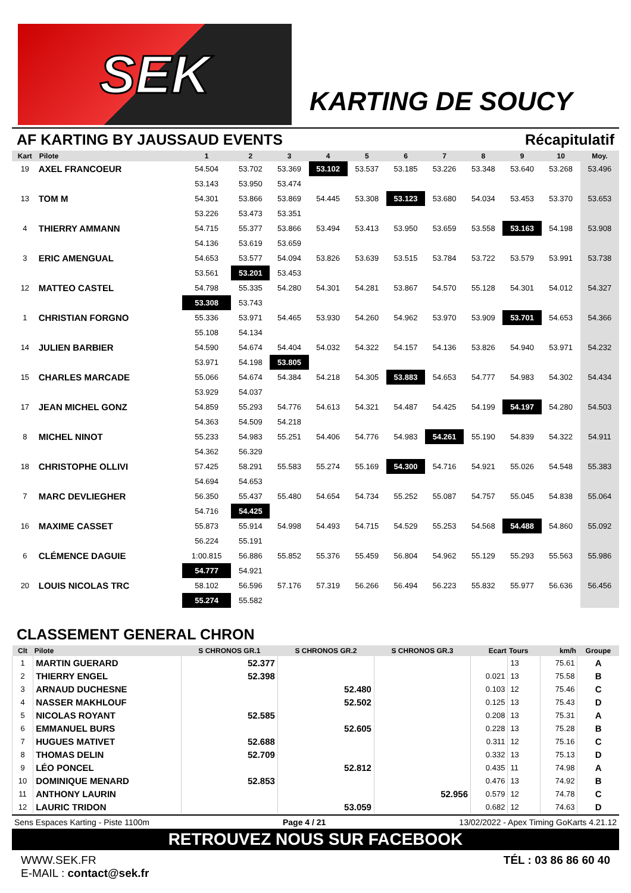SEK
KARTING DE SOUCY
AF KARTING BY JAUSSAUD EVENTS Récapitulatif
| Kart | Pilote | 1 | 2 | 3 | 4 | 5 | 6 | 7 | 8 | 9 | 10 | Moy. |
| --- | --- | --- | --- | --- | --- | --- | --- | --- | --- | --- | --- | --- |
| 19 | AXEL FRANCOEUR | 54.504 | 53.702 | 53.369 | 53.102 | 53.537 | 53.185 | 53.226 | 53.348 | 53.640 | 53.268 | 53.496 |
| | | 53.143 | 53.950 | 53.474 | | | | | | | | |
| 13 | TOM M | 54.301 | 53.866 | 53.869 | 54.445 | 53.308 | 53.123 | 53.680 | 54.034 | 53.453 | 53.370 | 53.653 |
| | | 53.226 | 53.473 | 53.351 | | | | | | | | |
| 4 | THIERRY AMMANN | 54.715 | 55.377 | 53.866 | 53.494 | 53.413 | 53.950 | 53.659 | 53.558 | 53.163 | 54.198 | 53.908 |
| | | 54.136 | 53.619 | 53.659 | | | | | | | | |
| 3 | ERIC AMENGUAL | 54.653 | 53.577 | 54.094 | 53.826 | 53.639 | 53.515 | 53.784 | 53.722 | 53.579 | 53.991 | 53.738 |
| | | 53.561 | 53.201 | 53.453 | | | | | | | | |
| 12 | MATTEO CASTEL | 54.798 | 55.335 | 54.280 | 54.301 | 54.281 | 53.867 | 54.570 | 55.128 | 54.301 | 54.012 | 54.327 |
| | | 53.308 | 53.743 | | | | | | | | | |
| 1 | CHRISTIAN FORGNO | 55.336 | 53.971 | 54.465 | 53.930 | 54.260 | 54.962 | 53.970 | 53.909 | 53.701 | 54.653 | 54.366 |
| | | 55.108 | 54.134 | | | | | | | | | |
| 14 | JULIEN BARBIER | 54.590 | 54.674 | 54.404 | 54.032 | 54.322 | 54.157 | 54.136 | 53.826 | 54.940 | 53.971 | 54.232 |
| | | 53.971 | 54.198 | 53.805 | | | | | | | | |
| 15 | CHARLES MARCADE | 55.066 | 54.674 | 54.384 | 54.218 | 54.305 | 53.883 | 54.653 | 54.777 | 54.983 | 54.302 | 54.434 |
| | | 53.929 | 54.037 | | | | | | | | | |
| 17 | JEAN MICHEL GONZ | 54.859 | 55.293 | 54.776 | 54.613 | 54.321 | 54.487 | 54.425 | 54.199 | 54.197 | 54.280 | 54.503 |
| | | 54.363 | 54.509 | 54.218 | | | | | | | | |
| 8 | MICHEL NINOT | 55.233 | 54.983 | 55.251 | 54.406 | 54.776 | 54.983 | 54.261 | 55.190 | 54.839 | 54.322 | 54.911 |
| | | 54.362 | 56.329 | | | | | | | | | |
| 18 | CHRISTOPHE OLLIVI | 57.425 | 58.291 | 55.583 | 55.274 | 55.169 | 54.300 | 54.716 | 54.921 | 55.026 | 54.548 | 55.383 |
| | | 54.694 | 54.653 | | | | | | | | | |
| 7 | MARC DEVLIEGHER | 56.350 | 55.437 | 55.480 | 54.654 | 54.734 | 55.252 | 55.087 | 54.757 | 55.045 | 54.838 | 55.064 |
| | | 54.716 | 54.425 | | | | | | | | | |
| 16 | MAXIME CASSET | 55.873 | 55.914 | 54.998 | 54.493 | 54.715 | 54.529 | 55.253 | 54.568 | 54.488 | 54.860 | 55.092 |
| | | 56.224 | 55.191 | | | | | | | | | |
| 6 | CLÉMENCE DAGUIE | 1:00.815 | 56.886 | 55.852 | 55.376 | 55.459 | 56.804 | 54.962 | 55.129 | 55.293 | 55.563 | 55.986 |
| | | 54.777 | 54.921 | | | | | | | | | |
| 20 | LOUIS NICOLAS TRC | 58.102 | 56.596 | 57.176 | 57.319 | 56.266 | 56.494 | 56.223 | 55.832 | 55.977 | 56.636 | 56.456 |
| | | 55.274 | 55.582 | | | | | | | | | |
CLASSEMENT GENERAL CHRON
| Clt | Pilote | S CHRONOS GR.1 | S CHRONOS GR.2 | S CHRONOS GR.3 | Ecart | Tours | km/h | Groupe |
| --- | --- | --- | --- | --- | --- | --- | --- | --- |
| 1 | MARTIN GUERARD | 52.377 | | | | 13 | 75.61 | A |
| 2 | THIERRY ENGEL | 52.398 | | | 0.021 | 13 | 75.58 | B |
| 3 | ARNAUD DUCHESNE | | 52.480 | | 0.103 | 12 | 75.46 | C |
| 4 | NASSER MAKHLOUF | | 52.502 | | 0.125 | 13 | 75.43 | D |
| 5 | NICOLAS ROYANT | 52.585 | | | 0.208 | 13 | 75.31 | A |
| 6 | EMMANUEL BURS | | 52.605 | | 0.228 | 13 | 75.28 | B |
| 7 | HUGUES MATIVET | 52.688 | | | 0.311 | 12 | 75.16 | C |
| 8 | THOMAS DELIN | 52.709 | | | 0.332 | 13 | 75.13 | D |
| 9 | LÉO PONCEL | | 52.812 | | 0.435 | 11 | 74.98 | A |
| 10 | DOMINIQUE MENARD | 52.853 | | | 0.476 | 13 | 74.92 | B |
| 11 | ANTHONY LAURIN | | | 52.956 | 0.579 | 12 | 74.78 | C |
| 12 | LAURIC TRIDON | | 53.059 | | 0.682 | 12 | 74.63 | D |
Sens Espaces Karting - Piste 1100m Page 4 / 21 13/02/2022 - Apex Timing GoKarts 4.21.12
RETROUVEZ NOUS SUR FACEBOOK
WWW.SEK.FR
E-MAIL : contact@sek.fr
TÉL : 03 86 86 60 40